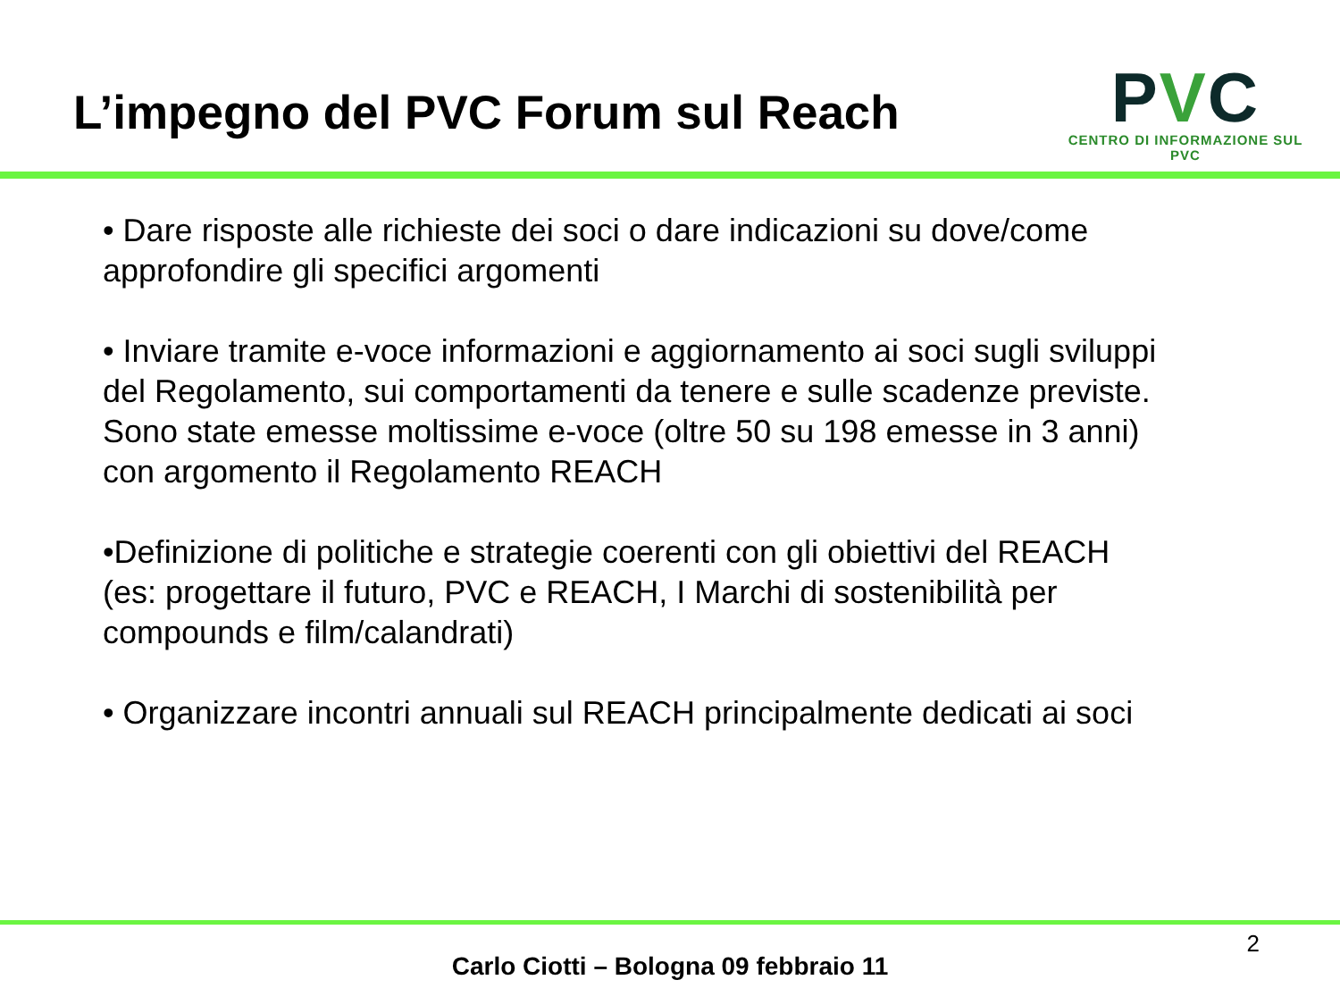L’impegno del PVC Forum sul Reach
PVC
CENTRO DI INFORMAZIONE SUL PVC
• Dare risposte alle richieste dei soci o dare indicazioni su dove/come approfondire gli specifici argomenti
• Inviare tramite e-voce informazioni e aggiornamento ai soci sugli sviluppi del Regolamento, sui comportamenti da tenere e sulle scadenze previste. Sono state emesse moltissime e-voce (oltre 50 su 198 emesse in 3 anni) con argomento il Regolamento REACH
•Definizione di politiche e strategie coerenti con gli obiettivi del REACH (es: progettare il futuro, PVC e REACH, I Marchi di sostenibilità per compounds e film/calandrati)
• Organizzare incontri annuali sul REACH principalmente dedicati ai soci
2
Carlo Ciotti – Bologna 09 febbraio 11